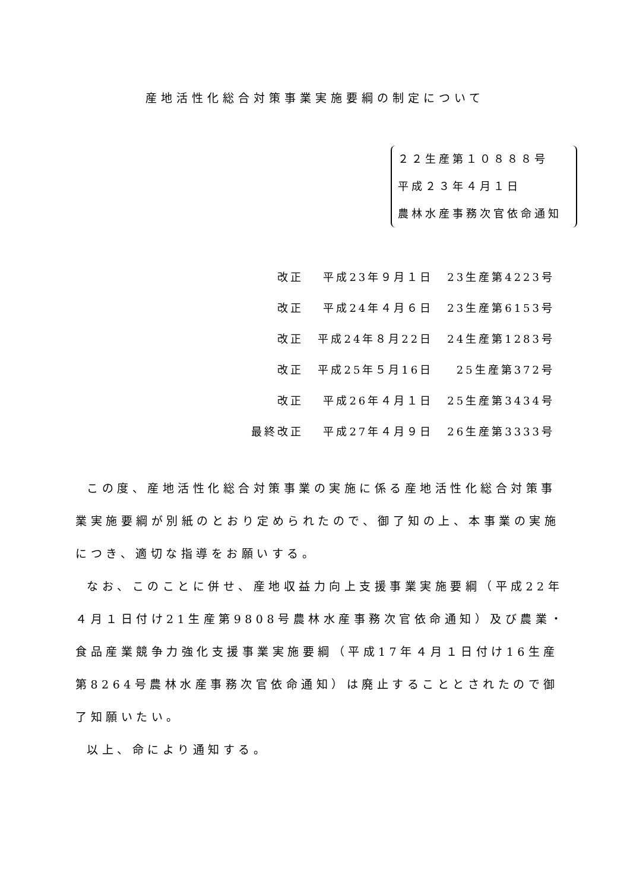産地活性化総合対策事業実施要綱の制定について
２２生産第１０８８８号
平成２３年４月１日
農林水産事務次官依命通知
| 改正 | 平成23年９月１日 | 23生産第4223号 |
| 改正 | 平成24年４月６日 | 23生産第6153号 |
| 改正 | 平成24年８月22日 | 24生産第1283号 |
| 改正 | 平成25年５月16日 | 25生産第372号 |
| 改正 | 平成26年４月１日 | 25生産第3434号 |
| 最終改正 | 平成27年４月９日 | 26生産第3333号 |
この度、産地活性化総合対策事業の実施に係る産地活性化総合対策事業実施要綱が別紙のとおり定められたので、御了知の上、本事業の実施につき、適切な指導をお願いする。
なお、このことに併せ、産地収益力向上支援事業実施要綱（平成22年４月１日付け21生産第9808号農林水産事務次官依命通知）及び農業・食品産業競争力強化支援事業実施要綱（平成17年４月１日付け16生産第8264号農林水産事務次官依命通知）は廃止することとされたので御了知願いたい。
以上、命により通知する。